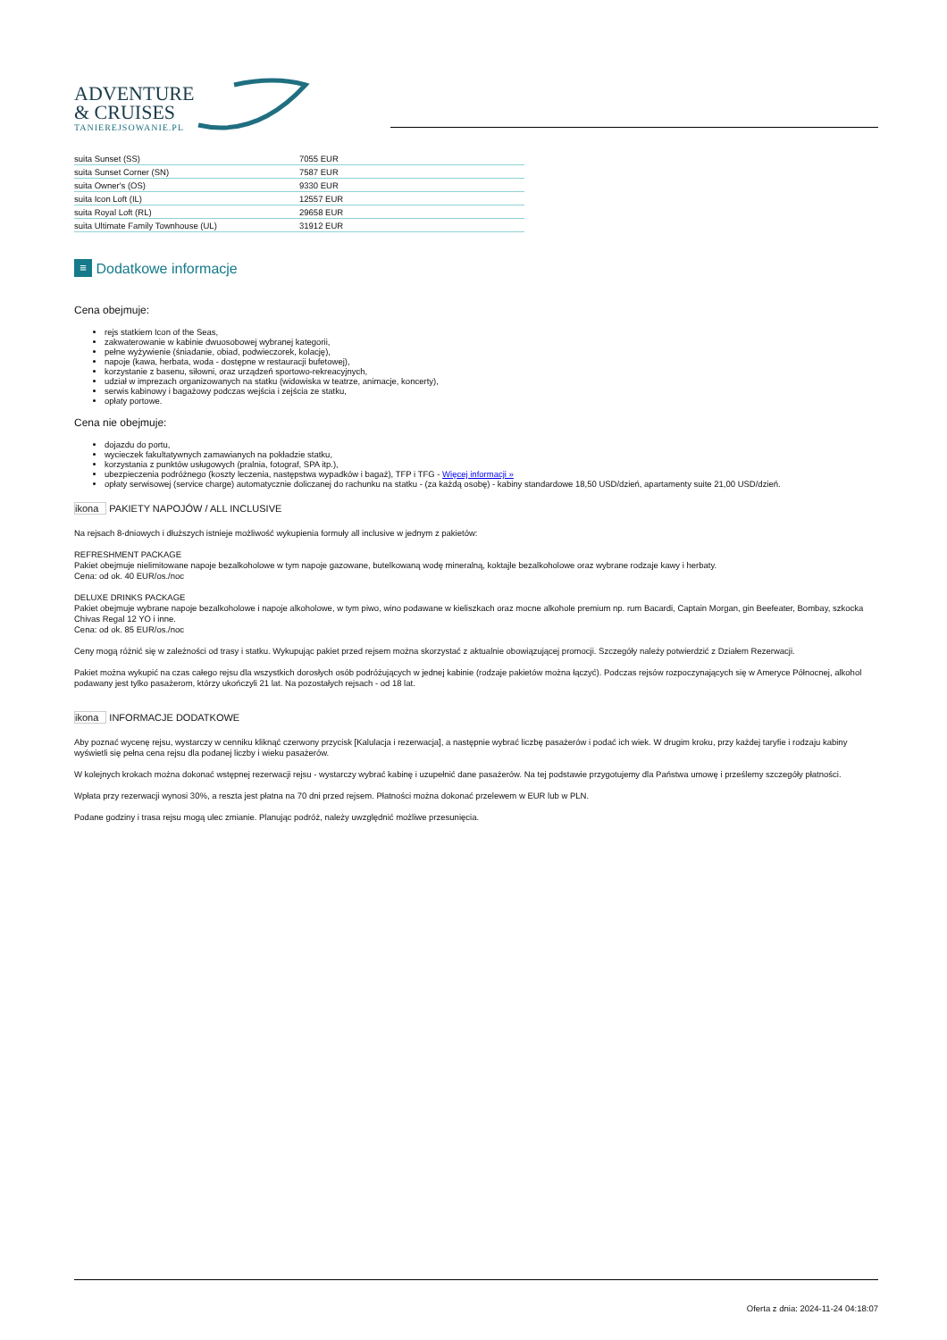ADVENTURE
& CRUISES
TANIEREJSOWANIE.PL
| suita Sunset (SS) | 7055 EUR |
| suita Sunset Corner (SN) | 7587 EUR |
| suita Owner's (OS) | 9330 EUR |
| suita Icon Loft (IL) | 12557 EUR |
| suita Royal Loft (RL) | 29658 EUR |
| suita Ultimate Family Townhouse (UL) | 31912 EUR |
≡ Dodatkowe informacje
Cena obejmuje:
rejs statkiem Icon of the Seas,
zakwaterowanie w kabinie dwuosobowej wybranej kategorii,
pełne wyżywienie (śniadanie, obiad, podwieczorek, kolację),
napoje (kawa, herbata, woda - dostępne w restauracji bufetowej),
korzystanie z basenu, siłowni, oraz urządzeń sportowo-rekreacyjnych,
udział w imprezach organizowanych na statku (widowiska w teatrze, animacje, koncerty),
serwis kabinowy i bagażowy podczas wejścia i zejścia ze statku,
opłaty portowe.
Cena nie obejmuje:
dojazdu do portu,
wycieczek fakultatywnych zamawianych na pokładzie statku,
korzystania z punktów usługowych (pralnia, fotograf, SPA itp.),
ubezpieczenia podróżnego (koszty leczenia, następstwa wypadków i bagaż), TFP i TFG - Więcej informacji »
opłaty serwisowej (service charge) automatycznie doliczanej do rachunku na statku - (za każdą osobę) - kabiny standardowe 18,50 USD/dzień, apartamenty suite 21,00 USD/dzień.
ikona PAKIETY NAPOJÓW / ALL INCLUSIVE
Na rejsach 8-dniowych i dłuższych istnieje możliwość wykupienia formuły all inclusive w jednym z pakietów:
REFRESHMENT PACKAGE
Pakiet obejmuje nielimitowane napoje bezalkoholowe w tym napoje gazowane, butelkowaną wodę mineralną, koktajle bezalkoholowe oraz wybrane rodzaje kawy i herbaty.
Cena: od ok. 40 EUR/os./noc
DELUXE DRINKS PACKAGE
Pakiet obejmuje wybrane napoje bezalkoholowe i napoje alkoholowe, w tym piwo, wino podawane w kieliszkach oraz mocne alkohole premium np. rum Bacardi, Captain Morgan, gin Beefeater, Bombay, szkocka Chivas Regal 12 YO i inne.
Cena: od ok. 85 EUR/os./noc
Ceny mogą różnić się w zależności od trasy i statku. Wykupując pakiet przed rejsem można skorzystać z aktualnie obowiązującej promocji. Szczegóły należy potwierdzić z Działem Rezerwacji.
Pakiet można wykupić na czas całego rejsu dla wszystkich dorosłych osób podróżujących w jednej kabinie (rodzaje pakietów można łączyć). Podczas rejsów rozpoczynających się w Ameryce Północnej, alkohol podawany jest tylko pasażerom, którzy ukończyli 21 lat. Na pozostałych rejsach - od 18 lat.
ikona INFORMACJE DODATKOWE
Aby poznać wycenę rejsu, wystarczy w cenniku kliknąć czerwony przycisk [Kalulacja i rezerwacja], a następnie wybrać liczbę pasażerów i podać ich wiek. W drugim kroku, przy każdej taryfie i rodzaju kabiny wyświetli się pełna cena rejsu dla podanej liczby i wieku pasażerów.
W kolejnych krokach można dokonać wstępnej rezerwacji rejsu - wystarczy wybrać kabinę i uzupełnić dane pasażerów. Na tej podstawie przygotujemy dla Państwa umowę i prześlemy szczegóły płatności.
Wpłata przy rezerwacji wynosi 30%, a reszta jest płatna na 70 dni przed rejsem. Płatności można dokonać przelewem w EUR lub w PLN.
Podane godziny i trasa rejsu mogą ulec zmianie. Planując podróż, należy uwzględnić możliwe przesunięcia.
Oferta z dnia: 2024-11-24 04:18:07